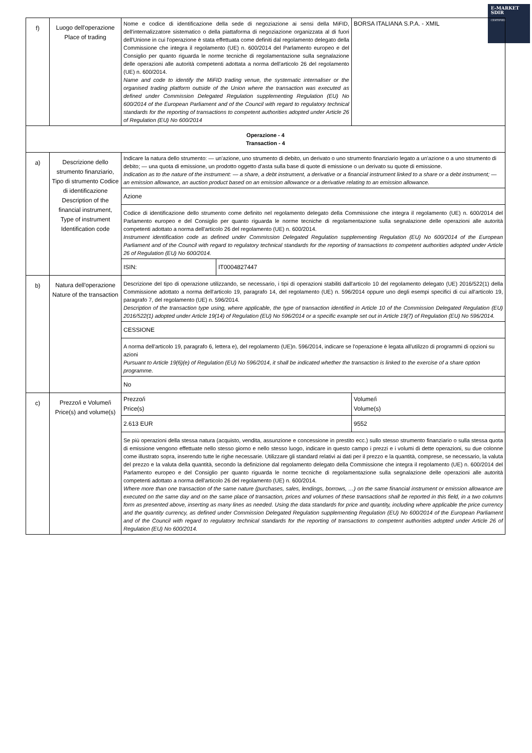E-MARKET
SDIR
CERTIFIED
| f) | Luogo dell'operazione Place of trading | Nome e codice di identificazione della sede di negoziazione ai sensi della MiFID, dell'internalizzatore sistematico o della piattaforma di negoziazione organizzata al di fuori dell'Unione in cui l'operazione è stata effettuata come definiti dal regolamento delegato della Commissione che integra il regolamento (UE) n. 600/2014 del Parlamento europeo e del Consiglio per quanto riguarda le norme tecniche di regolamentazione sulla segnalazione delle operazioni alle autorità competenti adottata a norma dell'articolo 26 del regolamento (UE) n. 600/2014. Name and code to identify the MiFID trading venue, the systematic internaliser or the organised trading platform outside of the Union where the transaction was executed as defined under Commission Delegated Regulation supplementing Regulation (EU) No 600/2014 of the European Parliament and of the Council with regard to regulatory technical standards for the reporting of transactions to competent authorities adopted under Article 26 of Regulation (EU) No 600/2014 | | BORSA ITALIANA S.P.A. - XMIL | |
| Operazione - 4 Transaction - 4 | | | | | |
| a) | Descrizione dello strumento finanziario, Tipo di strumento Codice di identificazione Description of the financial instrument, Type of instrument Identification code | Indicare la natura dello strumento: — un'azione, uno strumento di debito, un derivato o uno strumento finanziario legato a un'azione o a uno strumento di debito; — una quota di emissione, un prodotto oggetto d'asta sulla base di quote di emissione o un derivato su quote di emissione. Indication as to the nature of the instrument: — a share, a debt instrument, a derivative or a financial instrument linked to a share or a debt instrument; — an emission allowance, an auction product based on an emission allowance or a derivative relating to an emission allowance. | | | |
| | | Azione | | | |
| | | Codice di identificazione dello strumento come definito nel regolamento delegato della Commissione che integra il regolamento (UE) n. 600/2014 del Parlamento europeo e del Consiglio per quanto riguarda le norme tecniche di regolamentazione sulla segnalazione delle operazioni alle autorità competenti adottato a norma dell'articolo 26 del regolamento (UE) n. 600/2014. Instrument identification code as defined under Commission Delegated Regulation supplementing Regulation (EU) No 600/2014 of the European Parliament and of the Council with regard to regulatory technical standards for the reporting of transactions to competent authorities adopted under Article 26 of Regulation (EU) No 600/2014. | | | |
| | | ISIN: | IT0004827447 | | |
| b) | Natura dell'operazione Nature of the transaction | Descrizione del tipo di operazione utilizzando, se necessario, i tipi di operazioni stabiliti dall'articolo 10 del regolamento delegato (UE) 2016/522(1) della Commissione adottato a norma dell'articolo 19, paragrafo 14, del regolamento (UE) n. 596/2014 oppure uno degli esempi specifici di cui all'articolo 19, paragrafo 7, del regolamento (UE) n. 596/2014. Description of the transaction type using, where applicable, the type of transaction identified in Article 10 of the Commission Delegated Regulation (EU) 2016/522(1) adopted under Article 19(14) of Regulation (EU) No 596/2014 or a specific example set out in Article 19(7) of Regulation (EU) No 596/2014. | | | |
| | | CESSIONE | | | |
| | | A norma dell'articolo 19, paragrafo 6, lettera e), del regolamento (UE)n. 596/2014, indicare se l'operazione è legata all'utilizzo di programmi di opzioni su azioni Pursuant to Article 19(6)(e) of Regulation (EU) No 596/2014, it shall be indicated whether the transaction is linked to the exercise of a share option programme. | | | |
| | | No | | | |
| c) | Prezzo/i e Volume/i Price(s) and volume(s) | Prezzo/i Price(s) | | | Volume/i Volume(s) |
| | | 2.613 EUR | | | 9552 |
| | | Se più operazioni della stessa natura (acquisto, vendita, assunzione e concessione in prestito ecc.) sullo stesso strumento finanziario o sulla stessa quota di emissione vengono effettuate nello stesso giorno e nello stesso luogo, indicare in questo campo i prezzi e i volumi di dette operazioni, su due colonne come illustrato sopra, inserendo tutte le righe necessarie. Utilizzare gli standard relativi ai dati per il prezzo e la quantità, comprese, se necessario, la valuta del prezzo e la valuta della quantità, secondo la definizione dal regolamento delegato della Commissione che integra il regolamento (UE) n. 600/2014 del Parlamento europeo e del Consiglio per quanto riguarda le norme tecniche di regolamentazione sulla segnalazione delle operazioni alle autorità competenti adottato a norma dell'articolo 26 del regolamento (UE) n. 600/2014. Where more than one transaction of the same nature (purchases, sales, lendings, borrows, …) on the same financial instrument or emission allowance are executed on the same day and on the same place of transaction, prices and volumes of these transactions shall be reported in this field, in a two columns form as presented above, inserting as many lines as needed. Using the data standards for price and quantity, including where applicable the price currency and the quantity currency, as defined under Commission Delegated Regulation supplementing Regulation (EU) No 600/2014 of the European Parliament and of the Council with regard to regulatory technical standards for the reporting of transactions to competent authorities adopted under Article 26 of Regulation (EU) No 600/2014. | | | |